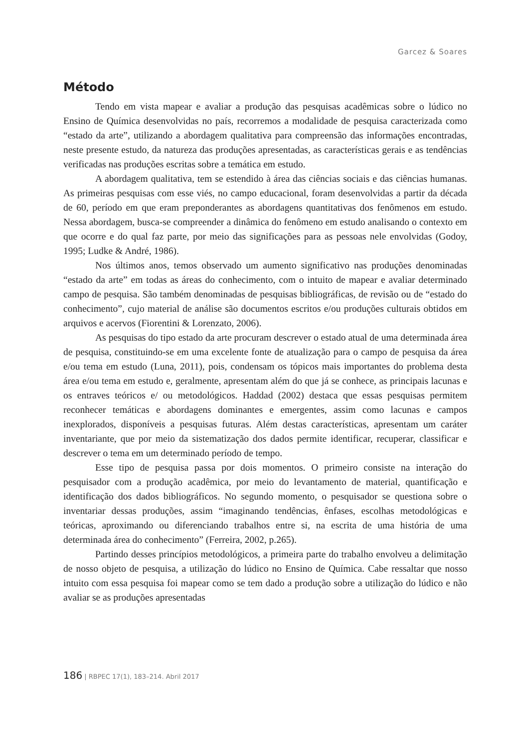Garcez & Soares
Método
Tendo em vista mapear e avaliar a produção das pesquisas acadêmicas sobre o lúdico no Ensino de Química desenvolvidas no país, recorremos a modalidade de pesquisa caracterizada como “estado da arte”, utilizando a abordagem qualitativa para compreensão das informações encontradas, neste presente estudo, da natureza das produções apresentadas, as características gerais e as tendências verificadas nas produções escritas sobre a temática em estudo.
A abordagem qualitativa, tem se estendido à área das ciências sociais e das ciências humanas. As primeiras pesquisas com esse viés, no campo educacional, foram desenvolvidas a partir da década de 60, período em que eram preponderantes as abordagens quantitativas dos fenômenos em estudo. Nessa abordagem, busca-se compreender a dinâmica do fenômeno em estudo analisando o contexto em que ocorre e do qual faz parte, por meio das significações para as pessoas nele envolvidas (Godoy, 1995; Ludke & André, 1986).
Nos últimos anos, temos observado um aumento significativo nas produções denominadas “estado da arte” em todas as áreas do conhecimento, com o intuito de mapear e avaliar determinado campo de pesquisa. São também denominadas de pesquisas bibliográficas, de revisão ou de “estado do conhecimento”, cujo material de análise são documentos escritos e/ou produções culturais obtidos em arquivos e acervos (Fiorentini & Lorenzato, 2006).
As pesquisas do tipo estado da arte procuram descrever o estado atual de uma determinada área de pesquisa, constituindo-se em uma excelente fonte de atualização para o campo de pesquisa da área e/ou tema em estudo (Luna, 2011), pois, condensam os tópicos mais importantes do problema desta área e/ou tema em estudo e, geralmente, apresentam além do que já se conhece, as principais lacunas e os entraves teóricos e/ ou metodológicos. Haddad (2002) destaca que essas pesquisas permitem reconhecer temáticas e abordagens dominantes e emergentes, assim como lacunas e campos inexplorados, disponíveis a pesquisas futuras. Além destas características, apresentam um caráter inventariante, que por meio da sistematização dos dados permite identificar, recuperar, classificar e descrever o tema em um determinado período de tempo.
Esse tipo de pesquisa passa por dois momentos. O primeiro consiste na interação do pesquisador com a produção acadêmica, por meio do levantamento de material, quantificação e identificação dos dados bibliográficos. No segundo momento, o pesquisador se questiona sobre o inventariar dessas produções, assim “imaginando tendências, ênfases, escolhas metodológicas e teóricas, aproximando ou diferenciando trabalhos entre si, na escrita de uma história de uma determinada área do conhecimento” (Ferreira, 2002, p.265).
Partindo desses princípios metodológicos, a primeira parte do trabalho envolveu a delimitação de nosso objeto de pesquisa, a utilização do lúdico no Ensino de Química. Cabe ressaltar que nosso intuito com essa pesquisa foi mapear como se tem dado a produção sobre a utilização do lúdico e não avaliar se as produções apresentadas
186 | RBPEC 17(1), 183–214. Abril 2017